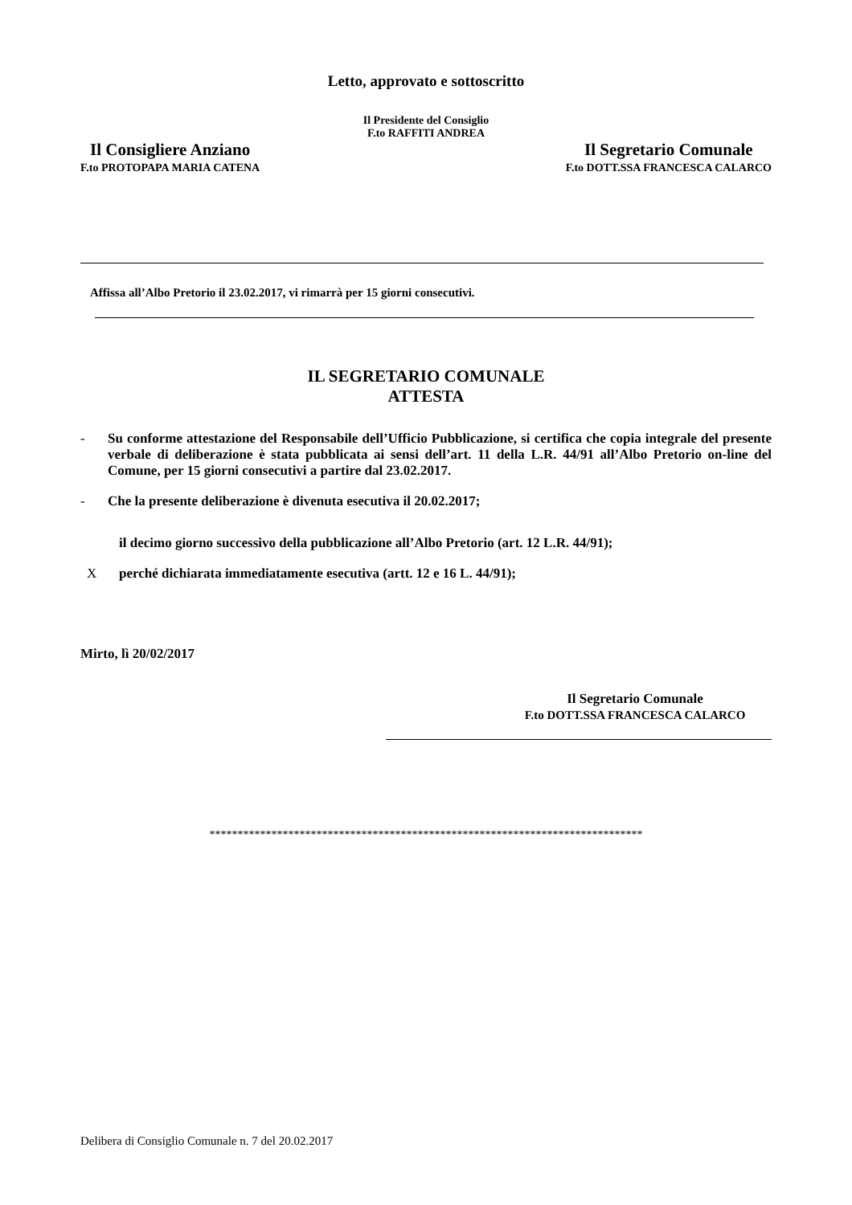Letto, approvato e sottoscritto
Il Presidente del Consiglio
F.to RAFFITI ANDREA
Il Consigliere Anziano
F.to PROTOPAPA MARIA CATENA
Il Segretario Comunale
F.to DOTT.SSA FRANCESCA CALARCO
Affissa all’Albo Pretorio il 23.02.2017, vi rimarrà per 15 giorni consecutivi.
IL SEGRETARIO COMUNALE
ATTESTA
- Su conforme attestazione del Responsabile dell’Ufficio Pubblicazione, si certifica che copia integrale del presente verbale di deliberazione è stata pubblicata ai sensi dell’art. 11 della L.R. 44/91 all’Albo Pretorio on-line del Comune, per 15 giorni consecutivi a partire dal 23.02.2017.
- Che la presente deliberazione è divenuta esecutiva il 20.02.2017;
il decimo giorno successivo della pubblicazione all’Albo Pretorio (art. 12 L.R. 44/91);
Xperché dichiarata immediatamente esecutiva (artt. 12 e 16 L. 44/91);
Mirto, lì 20/02/2017
Il Segretario Comunale
F.to DOTT.SSA FRANCESCA CALARCO
*****************************************************************************
Delibera di Consiglio Comunale n. 7 del 20.02.2017